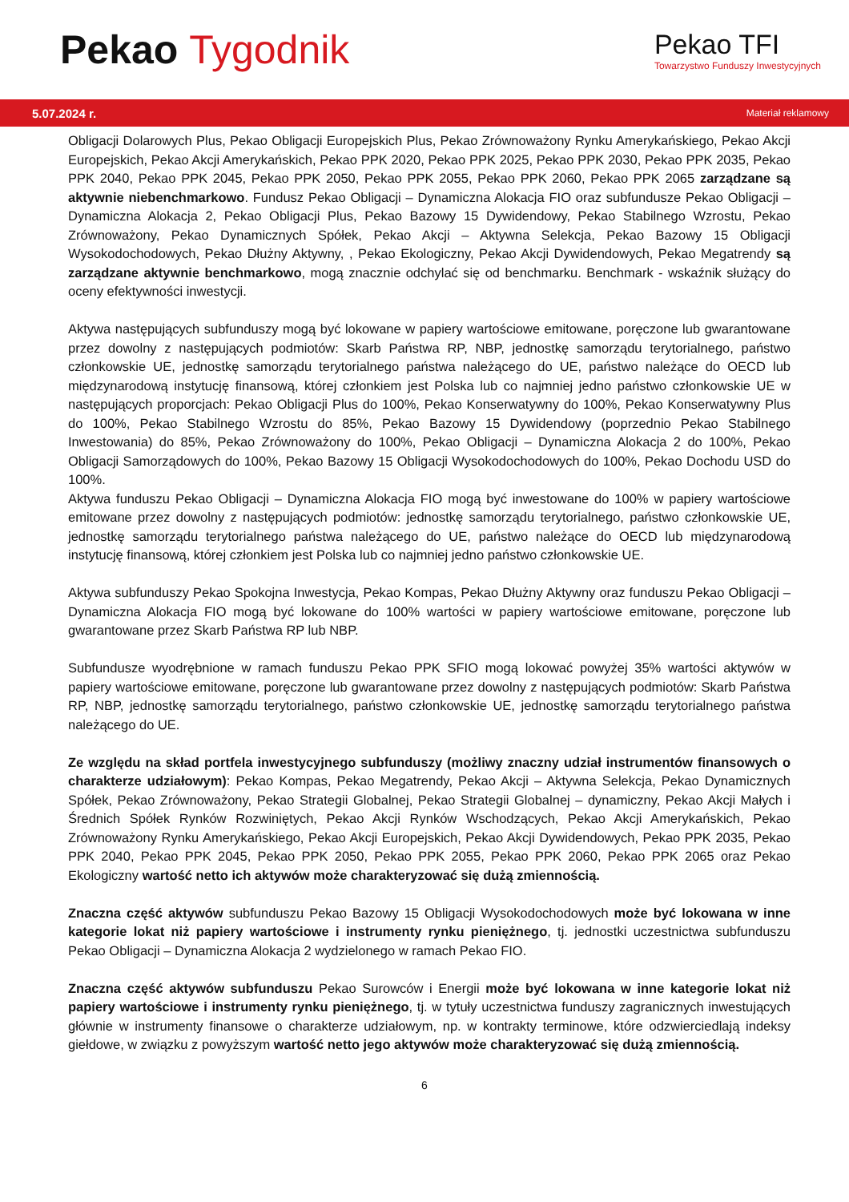Pekao Tygodnik
Pekao TFI
Towarzystwo Funduszy Inwestycyjnych
5.07.2024 r. Materiał reklamowy
Obligacji Dolarowych Plus, Pekao Obligacji Europejskich Plus, Pekao Zrównoważony Rynku Amerykańskiego, Pekao Akcji Europejskich, Pekao Akcji Amerykańskich, Pekao PPK 2020, Pekao PPK 2025, Pekao PPK 2030, Pekao PPK 2035, Pekao PPK 2040, Pekao PPK 2045, Pekao PPK 2050, Pekao PPK 2055, Pekao PPK 2060, Pekao PPK 2065 zarządzane są aktywnie niebenchmarkowo. Fundusz Pekao Obligacji – Dynamiczna Alokacja FIO oraz subfundusze Pekao Obligacji – Dynamiczna Alokacja 2, Pekao Obligacji Plus, Pekao Bazowy 15 Dywidendowy, Pekao Stabilnego Wzrostu, Pekao Zrównoważony, Pekao Dynamicznych Spółek, Pekao Akcji – Aktywna Selekcja, Pekao Bazowy 15 Obligacji Wysokodochodowych, Pekao Dłużny Aktywny, , Pekao Ekologiczny, Pekao Akcji Dywidendowych, Pekao Megatrendy są zarządzane aktywnie benchmarkowo, mogą znacznie odchylać się od benchmarku. Benchmark - wskaźnik służący do oceny efektywności inwestycji.
Aktywa następujących subfunduszy mogą być lokowane w papiery wartościowe emitowane, poręczone lub gwarantowane przez dowolny z następujących podmiotów: Skarb Państwa RP, NBP, jednostkę samorządu terytorialnego, państwo członkowskie UE, jednostkę samorządu terytorialnego państwa należącego do UE, państwo należące do OECD lub międzynarodową instytucję finansową, której członkiem jest Polska lub co najmniej jedno państwo członkowskie UE w następujących proporcjach: Pekao Obligacji Plus do 100%, Pekao Konserwatywny do 100%, Pekao Konserwatywny Plus do 100%, Pekao Stabilnego Wzrostu do 85%, Pekao Bazowy 15 Dywidendowy (poprzednio Pekao Stabilnego Inwestowania) do 85%, Pekao Zrównoważony do 100%, Pekao Obligacji – Dynamiczna Alokacja 2 do 100%, Pekao Obligacji Samorządowych do 100%, Pekao Bazowy 15 Obligacji Wysokodochodowych do 100%, Pekao Dochodu USD do 100%.
Aktywa funduszu Pekao Obligacji – Dynamiczna Alokacja FIO mogą być inwestowane do 100% w papiery wartościowe emitowane przez dowolny z następujących podmiotów: jednostkę samorządu terytorialnego, państwo członkowskie UE, jednostkę samorządu terytorialnego państwa należącego do UE, państwo należące do OECD lub międzynarodową instytucję finansową, której członkiem jest Polska lub co najmniej jedno państwo członkowskie UE.
Aktywa subfunduszy Pekao Spokojna Inwestycja, Pekao Kompas, Pekao Dłużny Aktywny oraz funduszu Pekao Obligacji – Dynamiczna Alokacja FIO mogą być lokowane do 100% wartości w papiery wartościowe emitowane, poręczone lub gwarantowane przez Skarb Państwa RP lub NBP.
Subfundusze wyodrębnione w ramach funduszu Pekao PPK SFIO mogą lokować powyżej 35% wartości aktywów w papiery wartościowe emitowane, poręczone lub gwarantowane przez dowolny z następujących podmiotów: Skarb Państwa RP, NBP, jednostkę samorządu terytorialnego, państwo członkowskie UE, jednostkę samorządu terytorialnego państwa należącego do UE.
Ze względu na skład portfela inwestycyjnego subfunduszy (możliwy znaczny udział instrumentów finansowych o charakterze udziałowym): Pekao Kompas, Pekao Megatrendy, Pekao Akcji – Aktywna Selekcja, Pekao Dynamicznych Spółek, Pekao Zrównoważony, Pekao Strategii Globalnej, Pekao Strategii Globalnej – dynamiczny, Pekao Akcji Małych i Średnich Spółek Rynków Rozwiniętych, Pekao Akcji Rynków Wschodzących, Pekao Akcji Amerykańskich, Pekao Zrównoważony Rynku Amerykańskiego, Pekao Akcji Europejskich, Pekao Akcji Dywidendowych, Pekao PPK 2035, Pekao PPK 2040, Pekao PPK 2045, Pekao PPK 2050, Pekao PPK 2055, Pekao PPK 2060, Pekao PPK 2065 oraz Pekao Ekologiczny wartość netto ich aktywów może charakteryzować się dużą zmiennością.
Znaczna część aktywów subfunduszu Pekao Bazowy 15 Obligacji Wysokodochodowych może być lokowana w inne kategorie lokat niż papiery wartościowe i instrumenty rynku pieniężnego, tj. jednostki uczestnictwa subfunduszu Pekao Obligacji – Dynamiczna Alokacja 2 wydzielonego w ramach Pekao FIO.
Znaczna część aktywów subfunduszu Pekao Surowców i Energii może być lokowana w inne kategorie lokat niż papiery wartościowe i instrumenty rynku pieniężnego, tj. w tytuły uczestnictwa funduszy zagranicznych inwestujących głównie w instrumenty finansowe o charakterze udziałowym, np. w kontrakty terminowe, które odzwierciedlają indeksy giełdowe, w związku z powyższym wartość netto jego aktywów może charakteryzować się dużą zmiennością.
6